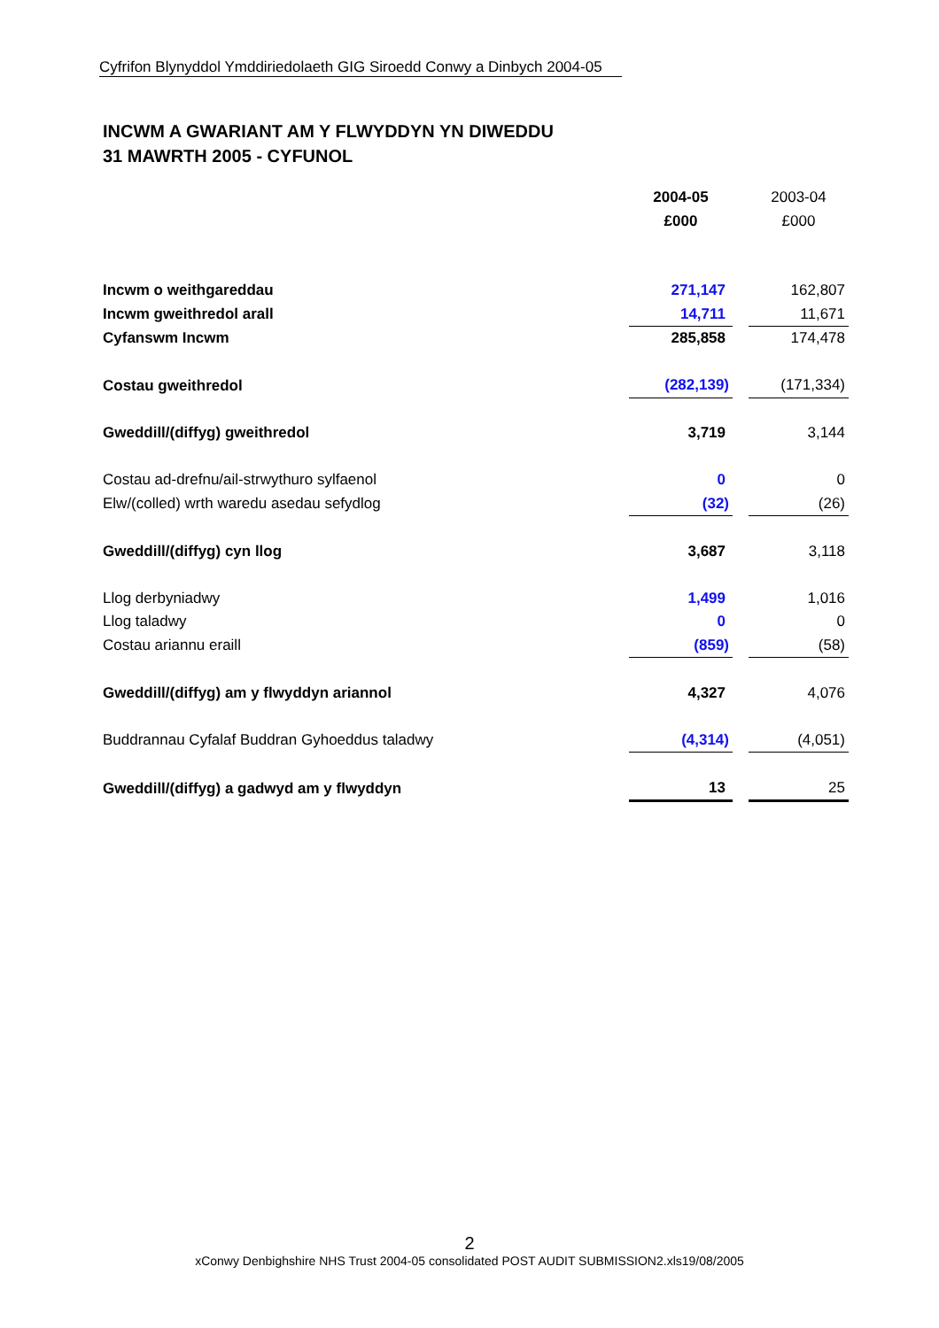Cyfrifon Blynyddol Ymddiriedolaeth GIG Siroedd Conwy a Dinbych 2004-05
INCWM A GWARIANT AM Y FLWYDDYN YN DIWEDDU
31 MAWRTH 2005 - CYFUNOL
| | 2004-05 | | 2003-04 |
| | £000 | | £000 |
| Incwm o weithgareddau | 271,147 | | 162,807 |
| Incwm gweithredol arall | 14,711 | | 11,671 |
| Cyfanswm Incwm | 285,858 | | 174,478 |
| Costau gweithredol | (282,139) | | (171,334) |
| Gweddill/(diffyg) gweithredol | 3,719 | | 3,144 |
| Costau ad-drefnu/ail-strwythuro sylfaenol | 0 | | 0 |
| Elw/(colled) wrth waredu asedau sefydlog | (32) | | (26) |
| Gweddill/(diffyg) cyn llog | 3,687 | | 3,118 |
| Llog derbyniadwy | 1,499 | | 1,016 |
| Llog taladwy | 0 | | 0 |
| Costau ariannu eraill | (859) | | (58) |
| Gweddill/(diffyg) am y flwyddyn ariannol | 4,327 | | 4,076 |
| Buddrannau Cyfalaf Buddran Gyhoeddus taladwy | (4,314) | | (4,051) |
| Gweddill/(diffyg) a gadwyd am y flwyddyn | 13 | | 25 |
2
xConwy Denbighshire NHS Trust 2004-05 consolidated POST AUDIT SUBMISSION2.xls19/08/2005